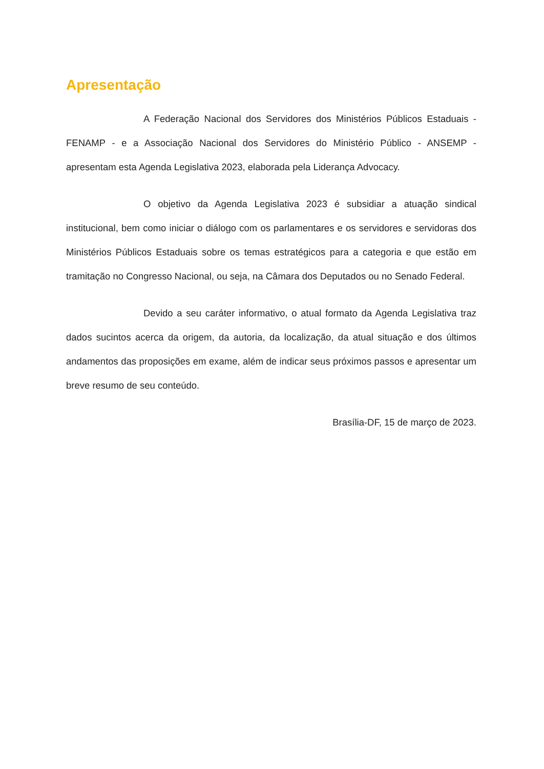Apresentação
A Federação Nacional dos Servidores dos Ministérios Públicos Estaduais - FENAMP - e a Associação Nacional dos Servidores do Ministério Público - ANSEMP - apresentam esta Agenda Legislativa 2023, elaborada pela Liderança Advocacy.
O objetivo da Agenda Legislativa 2023 é subsidiar a atuação sindical institucional, bem como iniciar o diálogo com os parlamentares e os servidores e servidoras dos Ministérios Públicos Estaduais sobre os temas estratégicos para a categoria e que estão em tramitação no Congresso Nacional, ou seja, na Câmara dos Deputados ou no Senado Federal.
Devido a seu caráter informativo, o atual formato da Agenda Legislativa traz dados sucintos acerca da origem, da autoria, da localização, da atual situação e dos últimos andamentos das proposições em exame, além de indicar seus próximos passos e apresentar um breve resumo de seu conteúdo.
Brasília-DF, 15 de março de 2023.